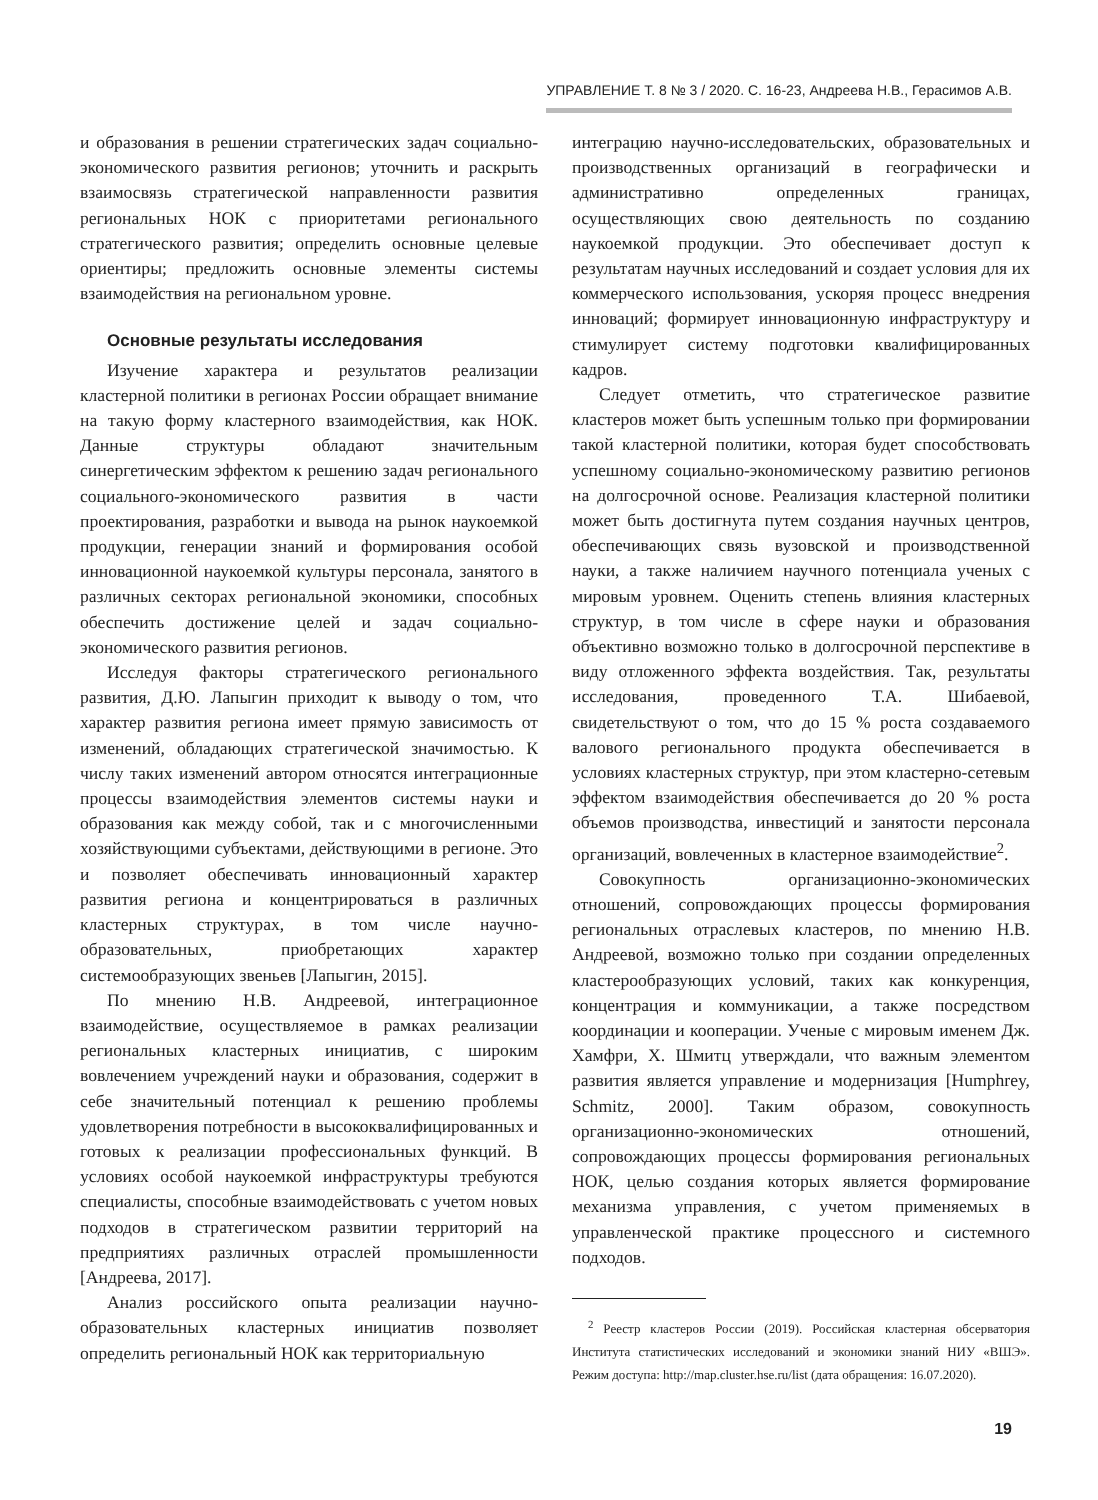УПРАВЛЕНИЕ Т. 8 № 3 / 2020. С. 16-23, Андреева Н.В., Герасимов А.В.
и образования в решении стратегических задач социально-экономического развития регионов; уточнить и раскрыть взаимосвязь стратегической направленности развития региональных НОК с приоритетами регионального стратегического развития; определить основные целевые ориентиры; предложить основные элементы системы взаимодействия на региональном уровне.
Основные результаты исследования
Изучение характера и результатов реализации кластерной политики в регионах России обращает внимание на такую форму кластерного взаимодействия, как НОК. Данные структуры обладают значительным синергетическим эффектом к решению задач регионального социального-экономического развития в части проектирования, разработки и вывода на рынок наукоемкой продукции, генерации знаний и формирования особой инновационной наукоемкой культуры персонала, занятого в различных секторах региональной экономики, способных обеспечить достижение целей и задач социально-экономического развития регионов.
Исследуя факторы стратегического регионального развития, Д.Ю. Лапыгин приходит к выводу о том, что характер развития региона имеет прямую зависимость от изменений, обладающих стратегической значимостью. К числу таких изменений автором относятся интеграционные процессы взаимодействия элементов системы науки и образования как между собой, так и с многочисленными хозяйствующими субъектами, действующими в регионе. Это и позволяет обеспечивать инновационный характер развития региона и концентрироваться в различных кластерных структурах, в том числе научно-образовательных, приобретающих характер системообразующих звеньев [Лапыгин, 2015].
По мнению Н.В. Андреевой, интеграционное взаимодействие, осуществляемое в рамках реализации региональных кластерных инициатив, с широким вовлечением учреждений науки и образования, содержит в себе значительный потенциал к решению проблемы удовлетворения потребности в высококвалифицированных и готовых к реализации профессиональных функций. В условиях особой наукоемкой инфраструктуры требуются специалисты, способные взаимодействовать с учетом новых подходов в стратегическом развитии территорий на предприятиях различных отраслей промышленности [Андреева, 2017].
Анализ российского опыта реализации научно-образовательных кластерных инициатив позволяет определить региональный НОК как территориальную
интеграцию научно-исследовательских, образовательных и производственных организаций в географически и административно определенных границах, осуществляющих свою деятельность по созданию наукоемкой продукции. Это обеспечивает доступ к результатам научных исследований и создает условия для их коммерческого использования, ускоряя процесс внедрения инноваций; формирует инновационную инфраструктуру и стимулирует систему подготовки квалифицированных кадров.
Следует отметить, что стратегическое развитие кластеров может быть успешным только при формировании такой кластерной политики, которая будет способствовать успешному социально-экономическому развитию регионов на долгосрочной основе. Реализация кластерной политики может быть достигнута путем создания научных центров, обеспечивающих связь вузовской и производственной науки, а также наличием научного потенциала ученых с мировым уровнем. Оценить степень влияния кластерных структур, в том числе в сфере науки и образования объективно возможно только в долгосрочной перспективе в виду отложенного эффекта воздействия. Так, результаты исследования, проведенного Т.А. Шибаевой, свидетельствуют о том, что до 15 % роста создаваемого валового регионального продукта обеспечивается в условиях кластерных структур, при этом кластерно-сетевым эффектом взаимодействия обеспечивается до 20 % роста объемов производства, инвестиций и занятости персонала организаций, вовлеченных в кластерное взаимодействие<sup>2</sup>.
Совокупность организационно-экономических отношений, сопровождающих процессы формирования региональных отраслевых кластеров, по мнению Н.В. Андреевой, возможно только при создании определенных кластерообразующих условий, таких как конкуренция, концентрация и коммуникации, а также посредством координации и кооперации. Ученые с мировым именем Дж. Хамфри, Х. Шмитц утверждали, что важным элементом развития является управление и модернизация [Humphrey, Schmitz, 2000]. Таким образом, совокупность организационно-экономических отношений, сопровождающих процессы формирования региональных НОК, целью создания которых является формирование механизма управления, с учетом применяемых в управленческой практике процессного и системного подходов.
<sup>2</sup> Реестр кластеров России (2019). Российская кластерная обсерватория Института статистических исследований и экономики знаний НИУ «ВШЭ». Режим доступа: http://map.cluster.hse.ru/list (дата обращения: 16.07.2020).
19